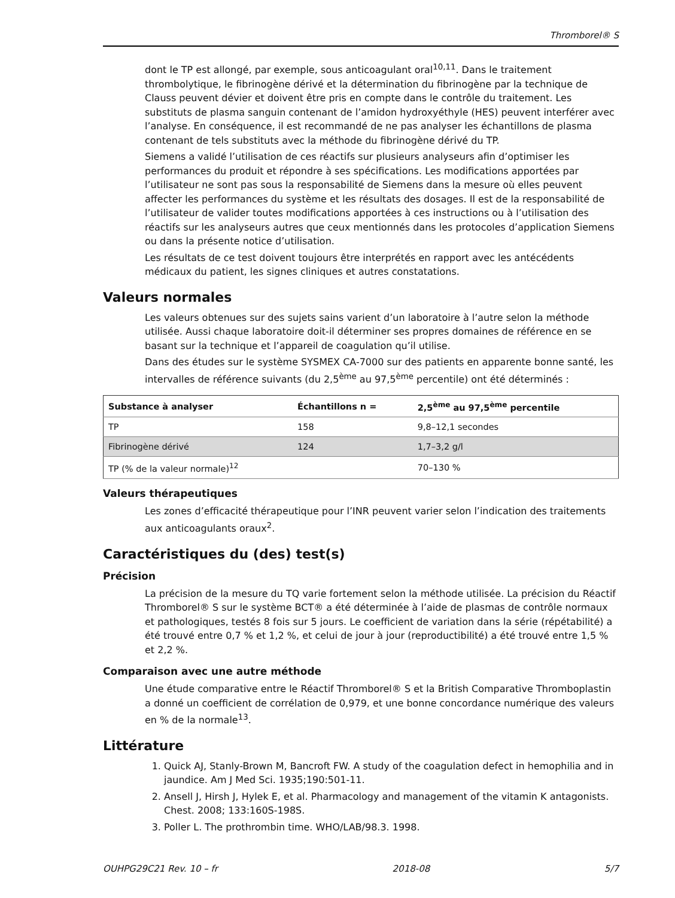Thromborel® S
dont le TP est allongé, par exemple, sous anticoagulant oral<sup>10,11</sup>. Dans le traitement thrombolytique, le fibrinogène dérivé et la détermination du fibrinogène par la technique de Clauss peuvent dévier et doivent être pris en compte dans le contrôle du traitement. Les substituts de plasma sanguin contenant de l’amidon hydroxyéthyle (HES) peuvent interférer avec l’analyse. En conséquence, il est recommandé de ne pas analyser les échantillons de plasma contenant de tels substituts avec la méthode du fibrinogène dérivé du TP.
Siemens a validé l’utilisation de ces réactifs sur plusieurs analyseurs afin d’optimiser les performances du produit et répondre à ses spécifications. Les modifications apportées par l’utilisateur ne sont pas sous la responsabilité de Siemens dans la mesure où elles peuvent affecter les performances du système et les résultats des dosages. Il est de la responsabilité de l’utilisateur de valider toutes modifications apportées à ces instructions ou à l’utilisation des réactifs sur les analyseurs autres que ceux mentionnés dans les protocoles d’application Siemens ou dans la présente notice d’utilisation.
Les résultats de ce test doivent toujours être interprétés en rapport avec les antécédents médicaux du patient, les signes cliniques et autres constatations.
Valeurs normales
Les valeurs obtenues sur des sujets sains varient d’un laboratoire à l’autre selon la méthode utilisée. Aussi chaque laboratoire doit-il déterminer ses propres domaines de référence en se basant sur la technique et l’appareil de coagulation qu’il utilise.
Dans des études sur le système SYSMEX CA-7000 sur des patients en apparente bonne santé, les intervalles de référence suivants (du 2,5<sup>ème</sup> au 97,5<sup>ème</sup> percentile) ont été déterminés :
| Substance à analyser | Échantillons n = | 2,5<sup>ème</sup> au 97,5<sup>ème</sup> percentile |
| --- | --- | --- |
| TP | 158 | 9,8–12,1 secondes |
| Fibrinogène dérivé | 124 | 1,7–3,2 g/l |
| TP (% de la valeur normale)<sup>12</sup> | | 70–130 % |
Valeurs thérapeutiques
Les zones d’efficacité thérapeutique pour l’INR peuvent varier selon l’indication des traitements aux anticoagulants oraux<sup>2</sup>.
Caractéristiques du (des) test(s)
Précision
La précision de la mesure du TQ varie fortement selon la méthode utilisée. La précision du Réactif Thromborel® S sur le système BCT® a été déterminée à l’aide de plasmas de contrôle normaux et pathologiques, testés 8 fois sur 5 jours. Le coefficient de variation dans la série (répétabilité) a été trouvé entre 0,7 % et 1,2 %, et celui de jour à jour (reproductibilité) a été trouvé entre 1,5 % et 2,2 %.
Comparaison avec une autre méthode
Une étude comparative entre le Réactif Thromborel® S et la British Comparative Thromboplastin a donné un coefficient de corrélation de 0,979, et une bonne concordance numérique des valeurs en % de la normale<sup>13</sup>.
Littérature
1. Quick AJ, Stanly-Brown M, Bancroft FW. A study of the coagulation defect in hemophilia and in jaundice. Am J Med Sci. 1935;190:501-11.
2. Ansell J, Hirsh J, Hylek E, et al. Pharmacology and management of the vitamin K antagonists. Chest. 2008; 133:160S-198S.
3. Poller L. The prothrombin time. WHO/LAB/98.3. 1998.
OUHPG29C21 Rev. 10 – fr 2018-08 5/7